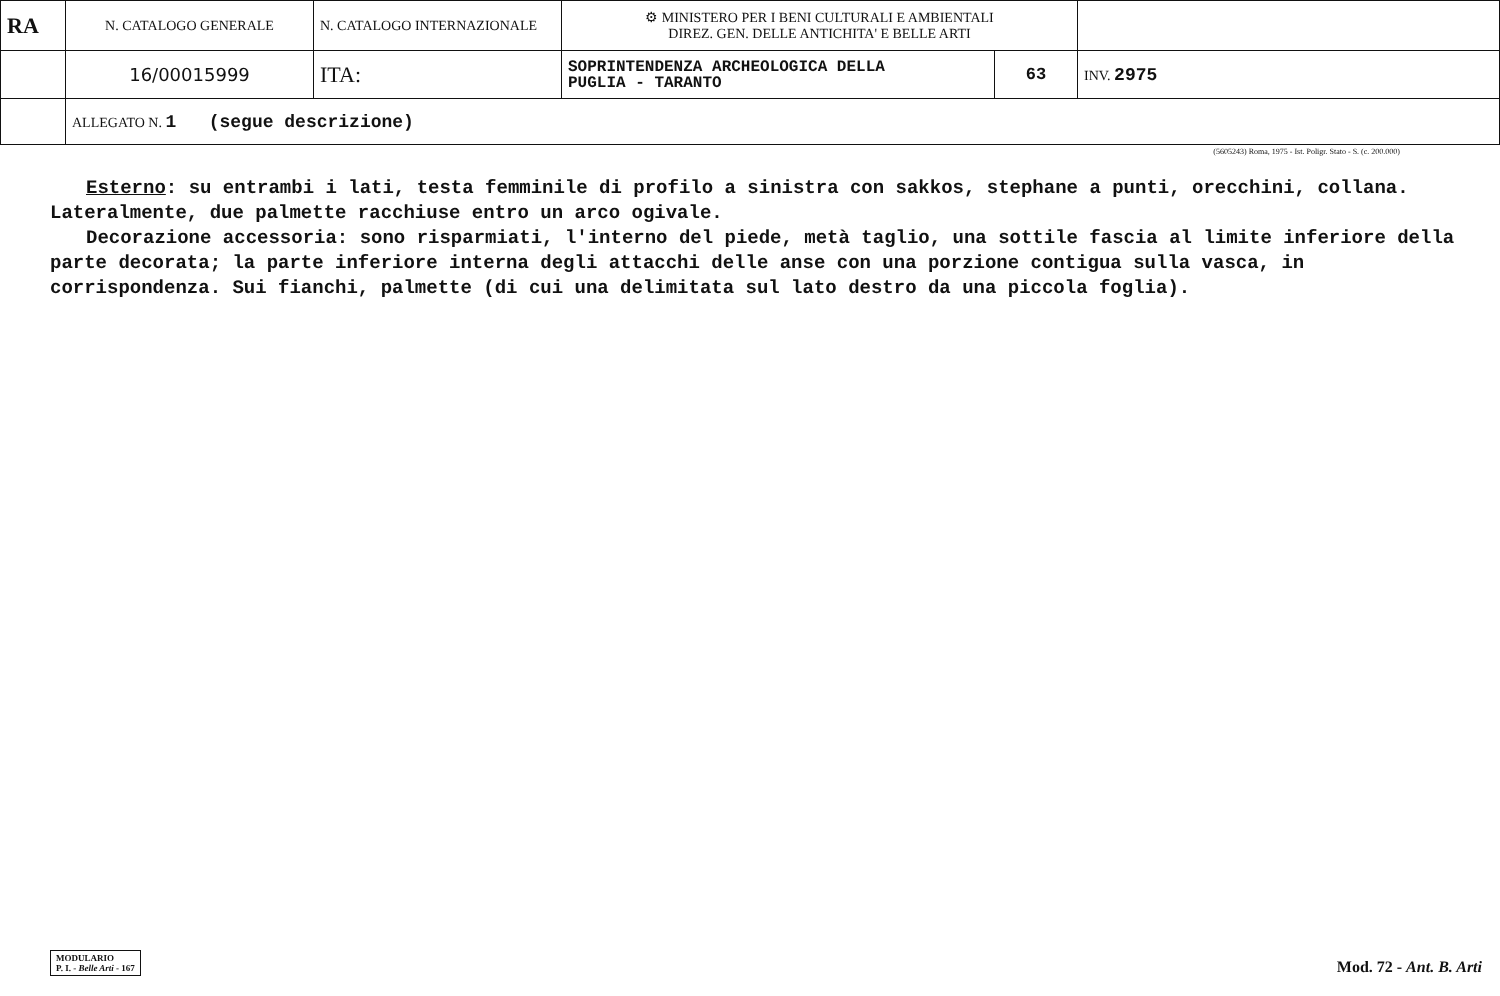| RA | N. CATALOGO GENERALE | N. CATALOGO INTERNAZIONALE | ⚙ MINISTERO PER I BENI CULTURALI E AMBIENTALI DIREZ. GEN. DELLE ANTICHITA' E BELLE ARTI | | |
| | 16/00015999 | ITA: | SOPRINTENDENZA ARCHEOLOGICA DELLA PUGLIA - TARANTO | 63 | INV. 2975 |
| | ALLEGATO N. 1 (segue descrizione) | | | | |
(5605243) Roma, 1975 - Ist. Poligr. Stato - S. (c. 200.000)
Esterno: su entrambi i lati, testa femminile di profilo a sinistra con sakkos, stephane a punti, orecchini, collana. Lateralmente, due palmette racchiuse entro un arco ogivale.
Decorazione accessoria: sono risparmiati, l'interno del piede, metà taglio, una sottile fascia al limite inferiore della parte decorata; la parte inferiore interna degli attacchi delle anse con una porzione contigua sulla vasca, in corrispondenza. Sui fianchi, palmette (di cui una delimitata sul lato destro da una piccola foglia).
MODULARIO
P. I. - Belle Arti - 167
Mod. 72 - Ant. B. Arti